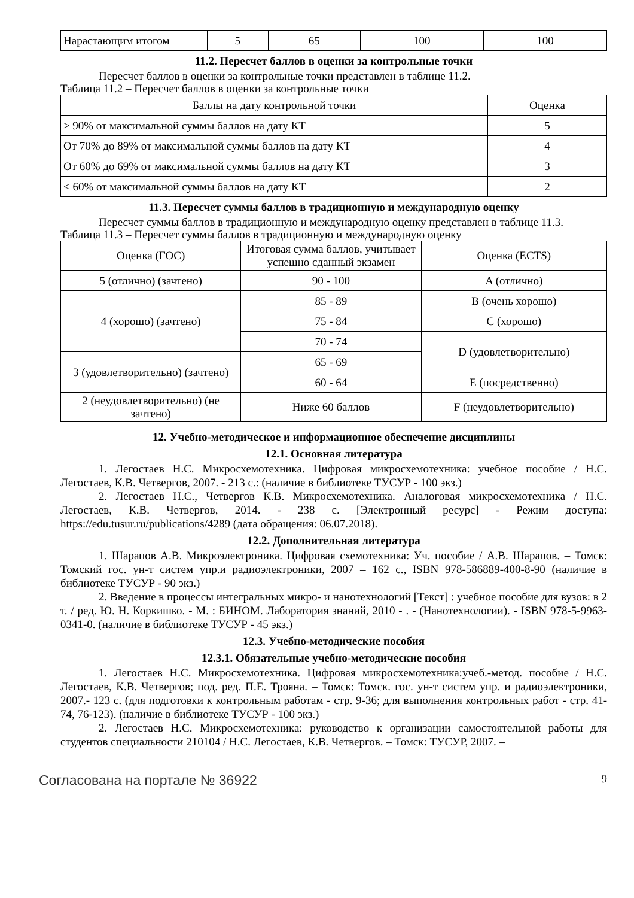| Нарастающим итогом | 5 | 65 | 100 | 100 |
11.2. Пересчет баллов в оценки за контрольные точки
Пересчет баллов в оценки за контрольные точки представлен в таблице 11.2.
Таблица 11.2 – Пересчет баллов в оценки за контрольные точки
| Баллы на дату контрольной точки | Оценка |
| --- | --- |
| ≥ 90% от максимальной суммы баллов на дату КТ | 5 |
| От 70% до 89% от максимальной суммы баллов на дату КТ | 4 |
| От 60% до 69% от максимальной суммы баллов на дату КТ | 3 |
| < 60% от максимальной суммы баллов на дату КТ | 2 |
11.3. Пересчет суммы баллов в традиционную и международную оценку
Пересчет суммы баллов в традиционную и международную оценку представлен в таблице 11.3.
Таблица 11.3 – Пересчет суммы баллов в традиционную и международную оценку
| Оценка (ГОС) | Итоговая сумма баллов, учитывает успешно сданный экзамен | Оценка (ECTS) |
| --- | --- | --- |
| 5 (отлично) (зачтено) | 90 - 100 | A (отлично) |
| 4 (хорошо) (зачтено) | 85 - 89 | B (очень хорошо) |
| | 75 - 84 | C (хорошо) |
| | 70 - 74 | D (удовлетворительно) |
| 3 (удовлетворительно) (зачтено) | 65 - 69 | |
| | 60 - 64 | E (посредственно) |
| 2 (неудовлетворительно) (не зачтено) | Ниже 60 баллов | F (неудовлетворительно) |
12. Учебно-методическое и информационное обеспечение дисциплины
12.1. Основная литература
1. Легостаев Н.С. Микросхемотехника. Цифровая микросхемотехника: учебное пособие / Н.С. Легостаев, К.В. Четвергов, 2007. - 213 с.: (наличие в библиотеке ТУСУР - 100 экз.)
2. Легостаев Н.С., Четвергов К.В. Микросхемотехника. Аналоговая микросхемотехника / Н.С. Легостаев, К.В. Четвергов, 2014. - 238 с. [Электронный ресурс] - Режим доступа: https://edu.tusur.ru/publications/4289 (дата обращения: 06.07.2018).
12.2. Дополнительная литература
1. Шарапов А.В. Микроэлектроника. Цифровая схемотехника: Уч. пособие / А.В. Шарапов. – Томск: Томский гос. ун-т систем упр.и радиоэлектроники, 2007 – 162 с., ISBN 978-586889-400-8-90 (наличие в библиотеке ТУСУР - 90 экз.)
2. Введение в процессы интегральных микро- и нанотехнологий [Текст] : учебное пособие для вузов: в 2 т. / ред. Ю. Н. Коркишко. - М. : БИНОМ. Лаборатория знаний, 2010 - . - (Нанотехнологии). - ISBN 978-5-9963-0341-0. (наличие в библиотеке ТУСУР - 45 экз.)
12.3. Учебно-методические пособия
12.3.1. Обязательные учебно-методические пособия
1. Легостаев Н.С. Микросхемотехника. Цифровая микросхемотехника:учеб.-метод. пособие / Н.С. Легостаев, К.В. Четвергов; под. ред. П.Е. Трояна. – Томск: Томск. гос. ун-т систем упр. и радиоэлектроники, 2007.- 123 с. (для подготовки к контрольным работам - стр. 9-36; для выполнения контрольных работ - стр. 41-74, 76-123). (наличие в библиотеке ТУСУР - 100 экз.)
2. Легостаев Н.С. Микросхемотехника: руководство к организации самостоятельной работы для студентов специальности 210104 / Н.С. Легостаев, К.В. Четвергов. – Томск: ТУСУР, 2007. –
Согласована на портале № 36922 9